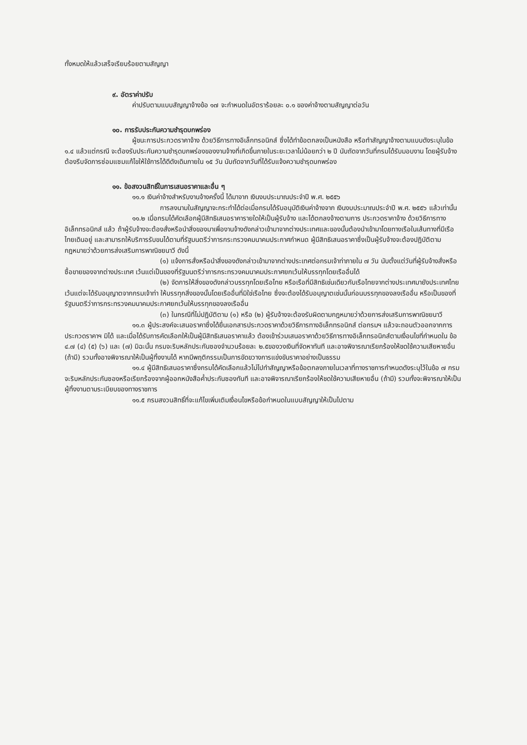ทั้งหมดให้แล้วเสร็จเรียบร้อยตามสัญญา
๙. อัตราค่าปรับ
ค่าปรับตามแบบสัญญาจ้างข้อ ๑๗ จะกำหนดในอัตราร้อยละ ๐.๑ ของค่าจ้างตามสัญญาต่อวัน
๑๐. การรับประกันความชำรุดบกพร่อง
ผู้ชนะการประกวดราคาจ้าง ด้วยวิธีการทางอิเล็กทรอนิกส์ ซึ่งได้ทำข้อตกลงเป็นหนังสือ หรือทำสัญญาจ้างตามแบบดังระบุในข้อ ๑.๔ แล้วแต่กรณี จะต้องรับประกันความชำรุดบกพร่องของงานจ้างที่เกิดขึ้นภายในระยะเวลาไม่น้อยกว่า ๒ ปี นับถัดจากวันที่กรมได้รับมอบงาน โดยผู้รับจ้างต้องรีบจัดการซ่อมแซมแก้ไขให้ใช้การได้ดีดังเดิมภายใน ๑๕ วัน นับถัดจากวันที่ได้รับแจ้งความชำรุดบกพร่อง
๑๑. ข้อสงวนสิทธิ์ในการเสนอราคาและอื่น ๆ
๑๑.๑ เงินค่าจ้างสำหรับงานจ้างครั้งนี้ ได้มาจาก เงินงบประมาณประจำปี พ.ศ. ๒๕๕๖
การลงนามในสัญญาจะกระทำได้ต่อเมื่อกรมได้รับอนุมัติเงินค่าจ้างจาก เงินงบประมาณประจำปี พ.ศ. ๒๕๕๖ แล้วเท่านั้น
๑๑.๒ เมื่อกรมได้คัดเลือกผู้มีสิทธิเสนอราคารายใดให้เป็นผู้รับจ้าง และได้ตกลงจ้างตามการ ประกวดราคาจ้าง ด้วยวิธีการทางอิเล็กทรอนิกส์ แล้ว ถ้าผู้รับจ้างจะต้องสั่งหรือนำสิ่งของมาเพื่องานจ้างดังกล่าวเข้ามาจากต่างประเทศและของนั้นต้องนำเข้ามาโดยทางเรือในเส้นทางที่มีเรือไทยเดินอยู่ และสามารถให้บริการรับขนได้ตามที่รัฐมนตรีว่าการกระทรวงคมนาคมประกาศกำหนด ผู้มีสิทธิเสนอราคาซึ่งเป็นผู้รับจ้างจะต้องปฏิบัติตามกฎหมายว่าด้วยการส่งเสริมการพาณิชยนาวี ดังนี้
(๑) แจ้งการสั่งหรือนำสิ่งของดังกล่าวเข้ามาจากต่างประเทศต่อกรมเจ้าท่าภายใน ๗ วัน นับตั้งแต่วันที่ผู้รับจ้างสั่งหรือซื้อขายของจากต่างประเทศ เว้นแต่เป็นของที่รัฐมนตรีว่าการกระทรวงคมนาคมประกาศยกเว้นให้บรรทุกโดยเรืออื่นได้
(๒) จัดการให้สิ่งของดังกล่าวบรรทุกโดยเรือไทย หรือเรือที่มีสิทธิเช่นเดียวกับเรือไทยจากต่างประเทศมายังประเทศไทย เว้นแต่จะได้รับอนุญาตจากกรมเจ้าท่า ให้บรรทุกสิ่งของนั้นโดยเรืออื่นที่มิใช่เรือไทย ซึ่งจะต้องได้รับอนุญาตเช่นนั้นก่อนบรรทุกของลงเรืออื่น หรือเป็นของที่รัฐมนตรีว่าการกระทรวงคมนาคมประกาศยกเว้นให้บรรทุกของลงเรืออื่น
(๓) ในกรณีที่ไม่ปฏิบัติตาม (๑) หรือ (๒) ผู้รับจ้างจะต้องรับผิดตามกฎหมายว่าด้วยการส่งเสริมการพาณิชยนาวี
๑๑.๓ ผู้ประสงค์จะเสนอราคาซึ่งได้ยื่นเอกสารประกวดราคาด้วยวิธีการทางอิเล็กทรอนิกส์ ต่อกรมฯ แล้วจะถอนตัวออกจากการประกวดราคาฯ มิได้ และเมื่อได้รับการคัดเลือกให้เป็นผู้มีสิทธิเสนอราคาแล้ว ต้องเข้าร่วมเสนอราคาด้วยวิธีการทางอิเล็กทรอนิกส์ตามเงื่อนไขที่กำหนดใน ข้อ ๔.๗ (๔) (๕) (๖) และ (๗) มิฉะนั้น กรมจะริบหลักประกันซองจำนวนร้อยละ ๒.๕ของวงเงินที่จัดหาทันที และอาจพิจารณาเรียกร้องให้ชดใช้ความเสียหายอื่น (ถ้ามี) รวมทั้งอาจพิจารณาให้เป็นผู้ทิ้งงานได้ หากมีพฤติกรรมเป็นการขัดขวางการแข่งขันราคาอย่างเป็นธรรม
๑๑.๔ ผู้มีสิทธิเสนอราคาซึ่งกรมได้คัดเลือกแล้วไม่ไปทำสัญญาหรือข้อตกลงภายในเวลาที่ทางราชการกำหนดดังระบุไว้ในข้อ ๗ กรมจะริบหลักประกันซองหรือเรียกร้องจากผู้ออกหนังสือค้ำประกันซองทันที และอาจพิจารณาเรียกร้องให้ชดใช้ความเสียหายอื่น (ถ้ามี) รวมทั้งจะพิจารณาให้เป็นผู้ทิ้งงานตามระเบียบของทางราชการ
๑๑.๕ กรมสงวนสิทธิ์ที่จะแก้ไขเพิ่มเติมเงื่อนไขหรือข้อกำหนดในแบบสัญญาให้เป็นไปตาม